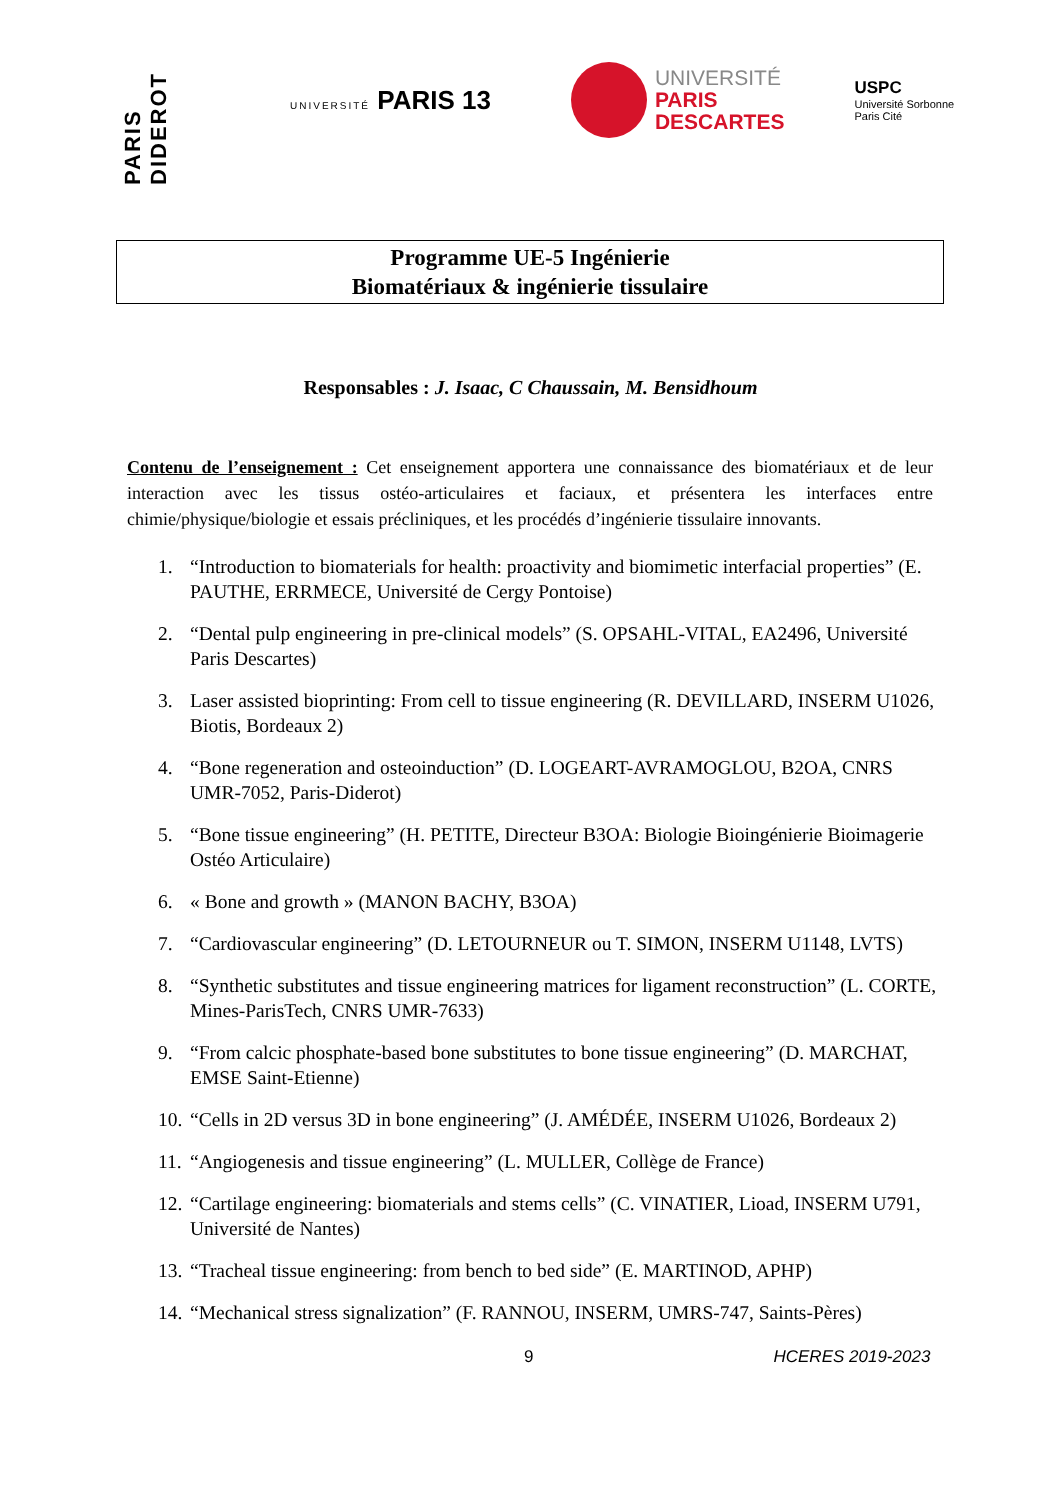PARIS DIDEROT
UNIVERSITÉ PARIS 13
UNIVERSITÉ
PARIS
DESCARTES
USPC
Université Sorbonne
Paris Cité
Programme UE-5 Ingénierie
Biomatériaux & ingénierie tissulaire
Responsables : J. Isaac, C Chaussain, M. Bensidhoum
Contenu de l’enseignement : Cet enseignement apportera une connaissance des biomatériaux et de leur interaction avec les tissus ostéo-articulaires et faciaux, et présentera les interfaces entre chimie/physique/biologie et essais précliniques, et les procédés d’ingénierie tissulaire innovants.
1. “Introduction to biomaterials for health: proactivity and biomimetic interfacial properties” (E. PAUTHE, ERRMECE, Université de Cergy Pontoise)
2. “Dental pulp engineering in pre-clinical models” (S. OPSAHL-VITAL, EA2496, Université Paris Descartes)
3. Laser assisted bioprinting: From cell to tissue engineering (R. DEVILLARD, INSERM U1026, Biotis, Bordeaux 2)
4. “Bone regeneration and osteoinduction” (D. LOGEART-AVRAMOGLOU, B2OA, CNRS UMR-7052, Paris-Diderot)
5. “Bone tissue engineering” (H. PETITE, Directeur B3OA: Biologie Bioingénierie Bioimagerie Ostéo Articulaire)
6. « Bone and growth » (MANON BACHY, B3OA)
7. “Cardiovascular engineering” (D. LETOURNEUR ou T. SIMON, INSERM U1148, LVTS)
8. “Synthetic substitutes and tissue engineering matrices for ligament reconstruction” (L. CORTE, Mines-ParisTech, CNRS UMR-7633)
9. “From calcic phosphate-based bone substitutes to bone tissue engineering” (D. MARCHAT, EMSE Saint-Etienne)
10. “Cells in 2D versus 3D in bone engineering” (J. AMÉDÉE, INSERM U1026, Bordeaux 2)
11. “Angiogenesis and tissue engineering” (L. MULLER, Collège de France)
12. “Cartilage engineering: biomaterials and stems cells” (C. VINATIER, Lioad, INSERM U791, Université de Nantes)
13. “Tracheal tissue engineering: from bench to bed side” (E. MARTINOD, APHP)
14. “Mechanical stress signalization” (F. RANNOU, INSERM, UMRS-747, Saints-Pères)
9 HCERES 2019-2023